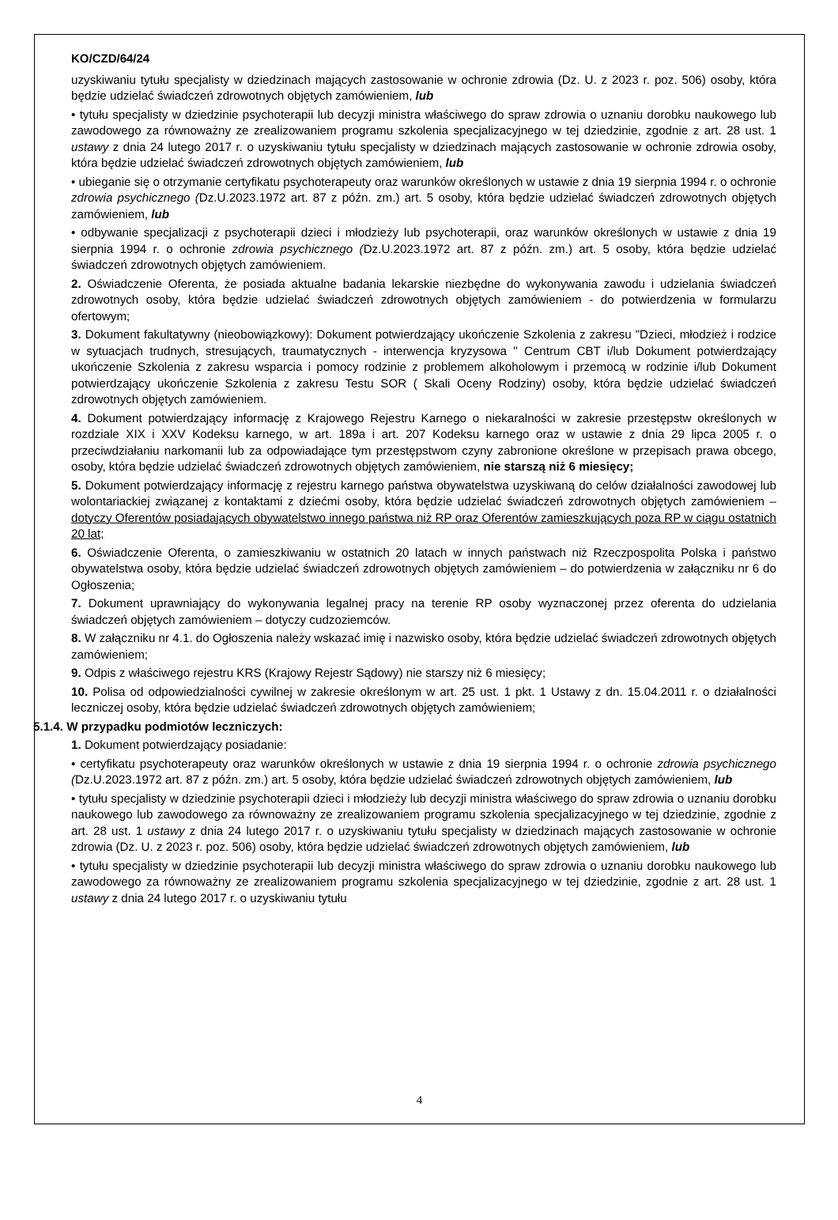KO/CZD/64/24
uzyskiwaniu tytułu specjalisty w dziedzinach mających zastosowanie w ochronie zdrowia (Dz. U. z 2023 r. poz. 506) osoby, która będzie udzielać świadczeń zdrowotnych objętych zamówieniem, lub
• tytułu specjalisty w dziedzinie psychoterapii lub decyzji ministra właściwego do spraw zdrowia o uznaniu dorobku naukowego lub zawodowego za równoważny ze zrealizowaniem programu szkolenia specjalizacyjnego w tej dziedzinie, zgodnie z art. 28 ust. 1 ustawy z dnia 24 lutego 2017 r. o uzyskiwaniu tytułu specjalisty w dziedzinach mających zastosowanie w ochronie zdrowia osoby, która będzie udzielać świadczeń zdrowotnych objętych zamówieniem, lub
• ubieganie się o otrzymanie certyfikatu psychoterapeuty oraz warunków określonych w ustawie z dnia 19 sierpnia 1994 r. o ochronie zdrowia psychicznego (Dz.U.2023.1972 art. 87 z późn. zm.) art. 5 osoby, która będzie udzielać świadczeń zdrowotnych objętych zamówieniem, lub
• odbywanie specjalizacji z psychoterapii dzieci i młodzieży lub psychoterapii, oraz warunków określonych w ustawie z dnia 19 sierpnia 1994 r. o ochronie zdrowia psychicznego (Dz.U.2023.1972 art. 87 z późn. zm.) art. 5 osoby, która będzie udzielać świadczeń zdrowotnych objętych zamówieniem.
2. Oświadczenie Oferenta, że posiada aktualne badania lekarskie niezbędne do wykonywania zawodu i udzielania świadczeń zdrowotnych osoby, która będzie udzielać świadczeń zdrowotnych objętych zamówieniem - do potwierdzenia w formularzu ofertowym;
3. Dokument fakultatywny (nieobowiązkowy): Dokument potwierdzający ukończenie Szkolenia z zakresu "Dzieci, młodzież i rodzice w sytuacjach trudnych, stresujących, traumatycznych - interwencja kryzysowa " Centrum CBT i/lub Dokument potwierdzający ukończenie Szkolenia z zakresu wsparcia i pomocy rodzinie z problemem alkoholowym i przemocą w rodzinie i/lub Dokument potwierdzający ukończenie Szkolenia z zakresu Testu SOR ( Skali Oceny Rodziny) osoby, która będzie udzielać świadczeń zdrowotnych objętych zamówieniem.
4. Dokument potwierdzający informację z Krajowego Rejestru Karnego o niekaralności w zakresie przestępstw określonych w rozdziale XIX i XXV Kodeksu karnego, w art. 189a i art. 207 Kodeksu karnego oraz w ustawie z dnia 29 lipca 2005 r. o przeciwdziałaniu narkomanii lub za odpowiadające tym przestępstwom czyny zabronione określone w przepisach prawa obcego, osoby, która będzie udzielać świadczeń zdrowotnych objętych zamówieniem, nie starszą niż 6 miesięcy;
5. Dokument potwierdzający informację z rejestru karnego państwa obywatelstwa uzyskiwaną do celów działalności zawodowej lub wolontariackiej związanej z kontaktami z dziećmi osoby, która będzie udzielać świadczeń zdrowotnych objętych zamówieniem – dotyczy Oferentów posiadających obywatelstwo innego państwa niż RP oraz Oferentów zamieszkujących poza RP w ciągu ostatnich 20 lat;
6. Oświadczenie Oferenta, o zamieszkiwaniu w ostatnich 20 latach w innych państwach niż Rzeczpospolita Polska i państwo obywatelstwa osoby, która będzie udzielać świadczeń zdrowotnych objętych zamówieniem – do potwierdzenia w załączniku nr 6 do Ogłoszenia;
7. Dokument uprawniający do wykonywania legalnej pracy na terenie RP osoby wyznaczonej przez oferenta do udzielania świadczeń objętych zamówieniem – dotyczy cudzoziemców.
8. W załączniku nr 4.1. do Ogłoszenia należy wskazać imię i nazwisko osoby, która będzie udzielać świadczeń zdrowotnych objętych zamówieniem;
9. Odpis z właściwego rejestru KRS (Krajowy Rejestr Sądowy) nie starszy niż 6 miesięcy;
10. Polisa od odpowiedzialności cywilnej w zakresie określonym w art. 25 ust. 1 pkt. 1 Ustawy z dn. 15.04.2011 r. o działalności leczniczej osoby, która będzie udzielać świadczeń zdrowotnych objętych zamówieniem;
5.1.4. W przypadku podmiotów leczniczych:
1. Dokument potwierdzający posiadanie:
• certyfikatu psychoterapeuty oraz warunków określonych w ustawie z dnia 19 sierpnia 1994 r. o ochronie zdrowia psychicznego (Dz.U.2023.1972 art. 87 z późn. zm.) art. 5 osoby, która będzie udzielać świadczeń zdrowotnych objętych zamówieniem, lub
• tytułu specjalisty w dziedzinie psychoterapii dzieci i młodzieży lub decyzji ministra właściwego do spraw zdrowia o uznaniu dorobku naukowego lub zawodowego za równoważny ze zrealizowaniem programu szkolenia specjalizacyjnego w tej dziedzinie, zgodnie z art. 28 ust. 1 ustawy z dnia 24 lutego 2017 r. o uzyskiwaniu tytułu specjalisty w dziedzinach mających zastosowanie w ochronie zdrowia (Dz. U. z 2023 r. poz. 506) osoby, która będzie udzielać świadczeń zdrowotnych objętych zamówieniem, lub
• tytułu specjalisty w dziedzinie psychoterapii lub decyzji ministra właściwego do spraw zdrowia o uznaniu dorobku naukowego lub zawodowego za równoważny ze zrealizowaniem programu szkolenia specjalizacyjnego w tej dziedzinie, zgodnie z art. 28 ust. 1 ustawy z dnia 24 lutego 2017 r. o uzyskiwaniu tytułu
4